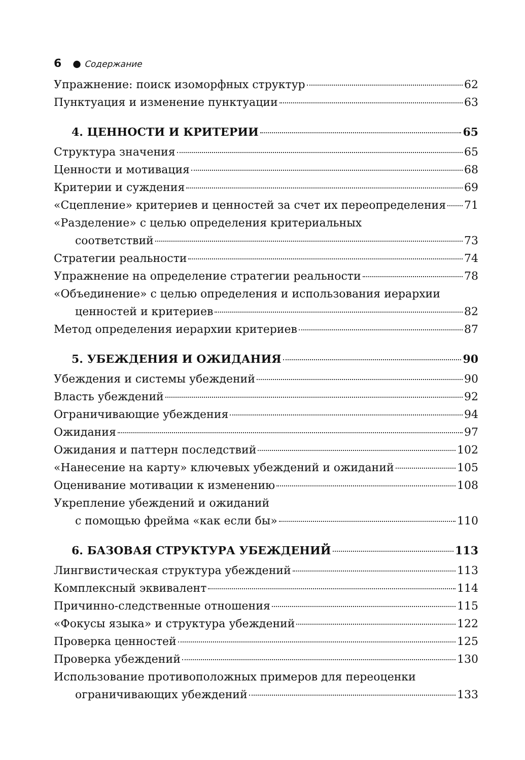6 ● Содержание
Упражнение: поиск изоморфных структур 62
Пунктуация и изменение пунктуации 63
4. ЦЕННОСТИ И КРИТЕРИИ 65
Структура значения 65
Ценности и мотивация 68
Критерии и суждения 69
«Сцепление» критериев и ценностей за счет их переопределения 71
«Разделение» с целью определения критериальных
соответствий 73
Стратегии реальности 74
Упражнение на определение стратегии реальности 78
«Объединение» с целью определения и использования иерархии
ценностей и критериев 82
Метод определения иерархии критериев 87
5. УБЕЖДЕНИЯ И ОЖИДАНИЯ 90
Убеждения и системы убеждений 90
Власть убеждений 92
Ограничивающие убеждения 94
Ожидания 97
Ожидания и паттерн последствий 102
«Нанесение на карту» ключевых убеждений и ожиданий 105
Оценивание мотивации к изменению 108
Укрепление убеждений и ожиданий
с помощью фрейма «как если бы» 110
6. БАЗОВАЯ СТРУКТУРА УБЕЖДЕНИЙ 113
Лингвистическая структура убеждений 113
Комплексный эквивалент 114
Причинно-следственные отношения 115
«Фокусы языка» и структура убеждений 122
Проверка ценностей 125
Проверка убеждений 130
Использование противоположных примеров для переоценки
ограничивающих убеждений 133